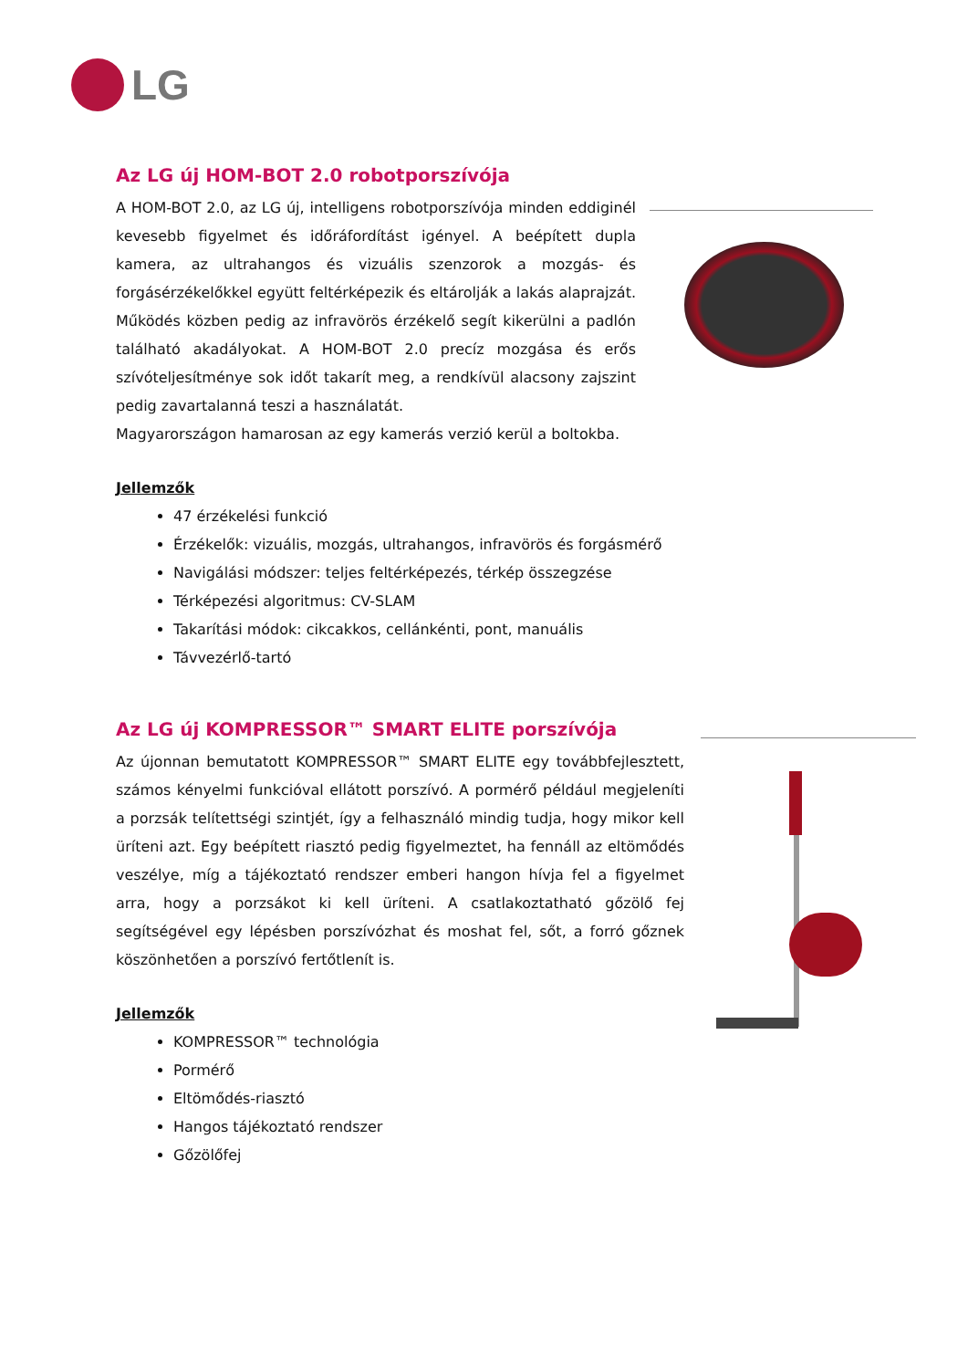LG
Az LG új HOM-BOT 2.0 robotporszívója
A HOM-BOT 2.0, az LG új, intelligens robotporszívója minden eddiginél kevesebb figyelmet és időráfordítást igényel. A beépített dupla kamera, az ultrahangos és vizuális szenzorok a mozgás- és forgásérzékelőkkel együtt feltérképezik és eltárolják a lakás alaprajzát. Működés közben pedig az infravörös érzékelő segít kikerülni a padlón található akadályokat. A HOM-BOT 2.0 precíz mozgása és erős szívóteljesítménye sok időt takarít meg, a rendkívül alacsony zajszint pedig zavartalanná teszi a használatát.
Magyarországon hamarosan az egy kamerás verzió kerül a boltokba.
Jellemzők
47 érzékelési funkció
Érzékelők: vizuális, mozgás, ultrahangos, infravörös és forgásmérő
Navigálási módszer: teljes feltérképezés, térkép összegzése
Térképezési algoritmus: CV-SLAM
Takarítási módok: cikcakkos, cellánkénti, pont, manuális
Távvezérlő-tartó
Az LG új KOMPRESSOR™ SMART ELITE porszívója
Az újonnan bemutatott KOMPRESSOR™ SMART ELITE egy továbbfejlesztett, számos kényelmi funkcióval ellátott porszívó. A pormérő például megjeleníti a porzsák telítettségi szintjét, így a felhasználó mindig tudja, hogy mikor kell üríteni azt. Egy beépített riasztó pedig figyelmeztet, ha fennáll az eltömődés veszélye, míg a tájékoztató rendszer emberi hangon hívja fel a figyelmet arra, hogy a porzsákot ki kell üríteni. A csatlakoztatható gőzölő fej segítségével egy lépésben porszívózhat és moshat fel, sőt, a forró gőznek köszönhetően a porszívó fertőtlenít is.
Jellemzők
KOMPRESSOR™ technológia
Pormérő
Eltömődés-riasztó
Hangos tájékoztató rendszer
Gőzölőfej